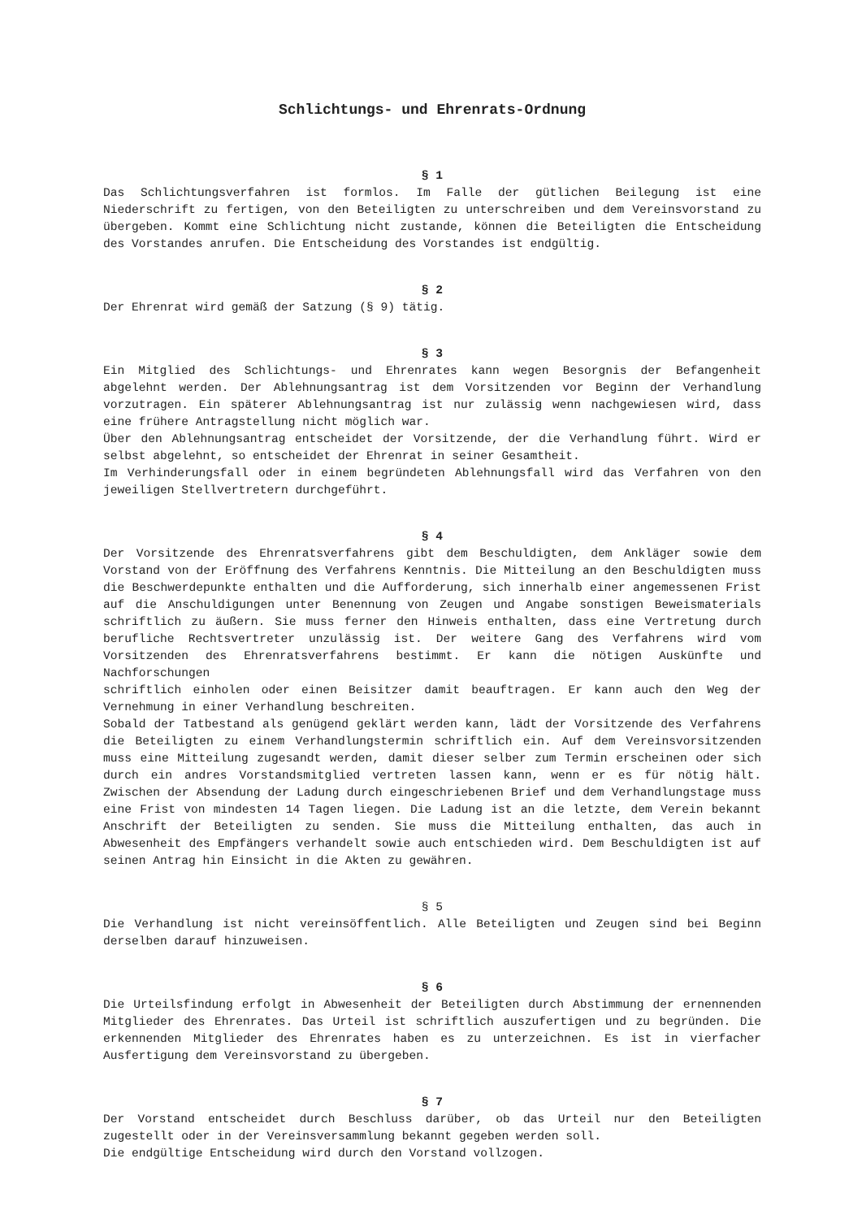Schlichtungs- und Ehrenrats-Ordnung
§ 1
Das Schlichtungsverfahren ist formlos. Im Falle der gütlichen Beilegung ist eine Niederschrift zu fertigen, von den Beteiligten zu unterschreiben und dem Vereinsvorstand zu übergeben. Kommt eine Schlichtung nicht zustande, können die Beteiligten die Entscheidung des Vorstandes anrufen. Die Entscheidung des Vorstandes ist endgültig.
§ 2
Der Ehrenrat wird gemäß der Satzung (§ 9) tätig.
§ 3
Ein Mitglied des Schlichtungs- und Ehrenrates kann wegen Besorgnis der Befangenheit abgelehnt werden. Der Ablehnungsantrag ist dem Vorsitzenden vor Beginn der Verhandlung vorzutragen. Ein späterer Ablehnungsantrag ist nur zulässig wenn nachgewiesen wird, dass eine frühere Antragstellung nicht möglich war.
Über den Ablehnungsantrag entscheidet der Vorsitzende, der die Verhandlung führt. Wird er selbst abgelehnt, so entscheidet der Ehrenrat in seiner Gesamtheit.
Im Verhinderungsfall oder in einem begründeten Ablehnungsfall wird das Verfahren von den jeweiligen Stellvertretern durchgeführt.
§ 4
Der Vorsitzende des Ehrenratsverfahrens gibt dem Beschuldigten, dem Ankläger sowie dem Vorstand von der Eröffnung des Verfahrens Kenntnis. Die Mitteilung an den Beschuldigten muss die Beschwerdepunkte enthalten und die Aufforderung, sich innerhalb einer angemessenen Frist auf die Anschuldigungen unter Benennung von Zeugen und Angabe sonstigen Beweismaterials schriftlich zu äußern. Sie muss ferner den Hinweis enthalten, dass eine Vertretung durch berufliche Rechtsvertreter unzulässig ist. Der weitere Gang des Verfahrens wird vom Vorsitzenden des Ehrenratsverfahrens bestimmt. Er kann die nötigen Auskünfte und Nachforschungen
schriftlich einholen oder einen Beisitzer damit beauftragen. Er kann auch den Weg der Vernehmung in einer Verhandlung beschreiten.
Sobald der Tatbestand als genügend geklärt werden kann, lädt der Vorsitzende des Verfahrens die Beteiligten zu einem Verhandlungstermin schriftlich ein. Auf dem Vereinsvorsitzenden muss eine Mitteilung zugesandt werden, damit dieser selber zum Termin erscheinen oder sich durch ein andres Vorstandsmitglied vertreten lassen kann, wenn er es für nötig hält. Zwischen der Absendung der Ladung durch eingeschriebenen Brief und dem Verhandlungstage muss eine Frist von mindesten 14 Tagen liegen. Die Ladung ist an die letzte, dem Verein bekannt Anschrift der Beteiligten zu senden. Sie muss die Mitteilung enthalten, das auch in Abwesenheit des Empfängers verhandelt sowie auch entschieden wird. Dem Beschuldigten ist auf seinen Antrag hin Einsicht in die Akten zu gewähren.
§ 5
Die Verhandlung ist nicht vereinsöffentlich. Alle Beteiligten und Zeugen sind bei Beginn derselben darauf hinzuweisen.
§ 6
Die Urteilsfindung erfolgt in Abwesenheit der Beteiligten durch Abstimmung der ernennenden Mitglieder des Ehrenrates. Das Urteil ist schriftlich auszufertigen und zu begründen. Die erkennenden Mitglieder des Ehrenrates haben es zu unterzeichnen. Es ist in vierfacher Ausfertigung dem Vereinsvorstand zu übergeben.
§ 7
Der Vorstand entscheidet durch Beschluss darüber, ob das Urteil nur den Beteiligten zugestellt oder in der Vereinsversammlung bekannt gegeben werden soll.
Die endgültige Entscheidung wird durch den Vorstand vollzogen.